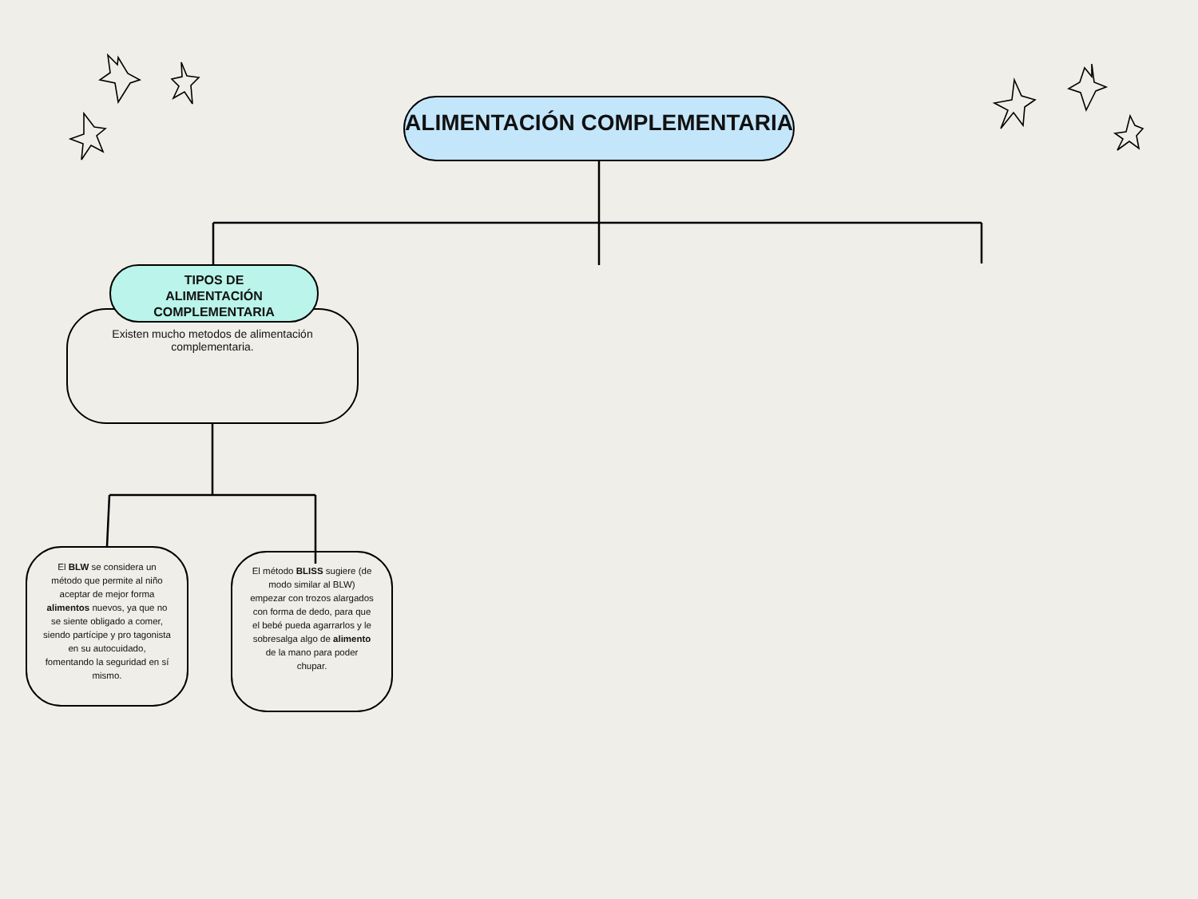ALIMENTACIÓN COMPLEMENTARIA
Existen mucho metodos de alimentación complementaria.
TIPOS DE ALIMENTACIÓN COMPLEMENTARIA
El BLW se considera un método que permite al niño aceptar de mejor forma alimentos nuevos, ya que no se siente obligado a comer, siendo partícipe y pro tagonista en su autocuidado, fomentando la seguridad en sí mismo.
El método BLISS sugiere (de modo similar al BLW) empezar con trozos alargados con forma de dedo, para que el bebé pueda agarrarlos y le sobresalga algo de alimento de la mano para poder chupar.